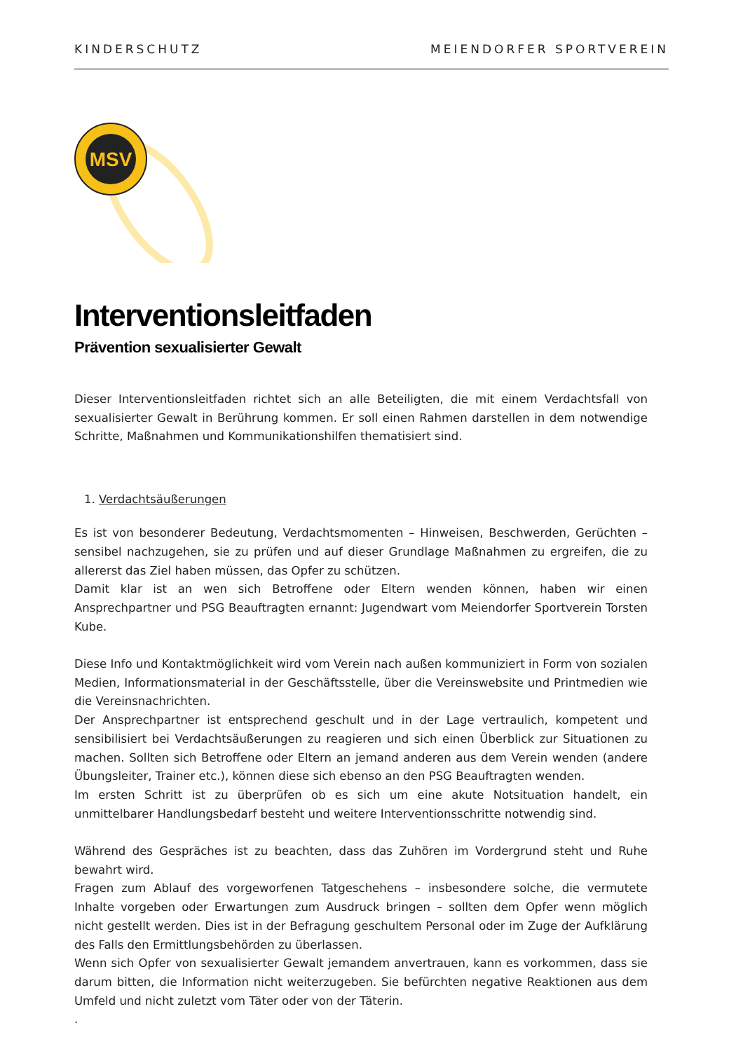KINDERSCHUTZ MEIENDORFER SPORTVEREIN
MSV
Interventionsleitfaden
Prävention sexualisierter Gewalt
Dieser Interventionsleitfaden richtet sich an alle Beteiligten, die mit einem Verdachtsfall von sexualisierter Gewalt in Berührung kommen. Er soll einen Rahmen darstellen in dem notwendige Schritte, Maßnahmen und Kommunikationshilfen thematisiert sind.
1. Verdachtsäußerungen
Es ist von besonderer Bedeutung, Verdachtsmomenten – Hinweisen, Beschwerden, Gerüchten – sensibel nachzugehen, sie zu prüfen und auf dieser Grundlage Maßnahmen zu ergreifen, die zu allererst das Ziel haben müssen, das Opfer zu schützen.
Damit klar ist an wen sich Betroffene oder Eltern wenden können, haben wir einen Ansprechpartner und PSG Beauftragten ernannt: Jugendwart vom Meiendorfer Sportverein Torsten Kube.
Diese Info und Kontaktmöglichkeit wird vom Verein nach außen kommuniziert in Form von sozialen Medien, Informationsmaterial in der Geschäftsstelle, über die Vereinswebsite und Printmedien wie die Vereinsnachrichten.
Der Ansprechpartner ist entsprechend geschult und in der Lage vertraulich, kompetent und sensibilisiert bei Verdachtsäußerungen zu reagieren und sich einen Überblick zur Situationen zu machen. Sollten sich Betroffene oder Eltern an jemand anderen aus dem Verein wenden (andere Übungsleiter, Trainer etc.), können diese sich ebenso an den PSG Beauftragten wenden.
Im ersten Schritt ist zu überprüfen ob es sich um eine akute Notsituation handelt, ein unmittelbarer Handlungsbedarf besteht und weitere Interventionsschritte notwendig sind.
Während des Gespräches ist zu beachten, dass das Zuhören im Vordergrund steht und Ruhe bewahrt wird.
Fragen zum Ablauf des vorgeworfenen Tatgeschehens – insbesondere solche, die vermutete Inhalte vorgeben oder Erwartungen zum Ausdruck bringen – sollten dem Opfer wenn möglich nicht gestellt werden. Dies ist in der Befragung geschultem Personal oder im Zuge der Aufklärung des Falls den Ermittlungsbehörden zu überlassen.
Wenn sich Opfer von sexualisierter Gewalt jemandem anvertrauen, kann es vorkommen, dass sie darum bitten, die Information nicht weiterzugeben. Sie befürchten negative Reaktionen aus dem Umfeld und nicht zuletzt vom Täter oder von der Täterin.
.